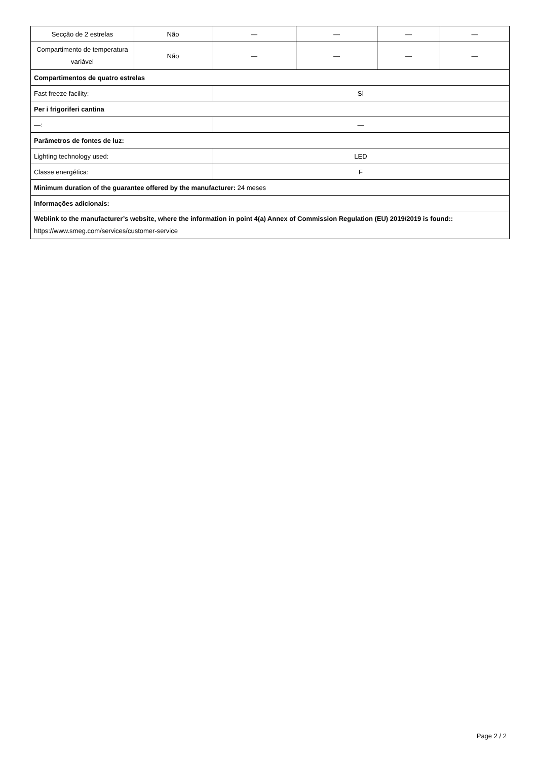| Secção de 2 estrelas | Não | — | — | — | — |
| Compartimento de temperatura variável | Não | — | — | — | — |
| Compartimentos de quatro estrelas | | | | | |
| Fast freeze facility: | | Sì | | | |
| Per i frigoriferi cantina | | | | | |
| —: | | — | | | |
| Parâmetros de fontes de luz: | | | | | |
| Lighting technology used: | | LED | | | |
| Classe energética: | | F | | | |
| Minimum duration of the guarantee offered by the manufacturer: 24 meses | | | | | |
| Informações adicionais: | | | | | |
| Weblink to the manufacturer’s website, where the information in point 4(a) Annex of Commission Regulation (EU) 2019/2019 is found:: https://www.smeg.com/services/customer-service | | | | | |
Page 2 / 2